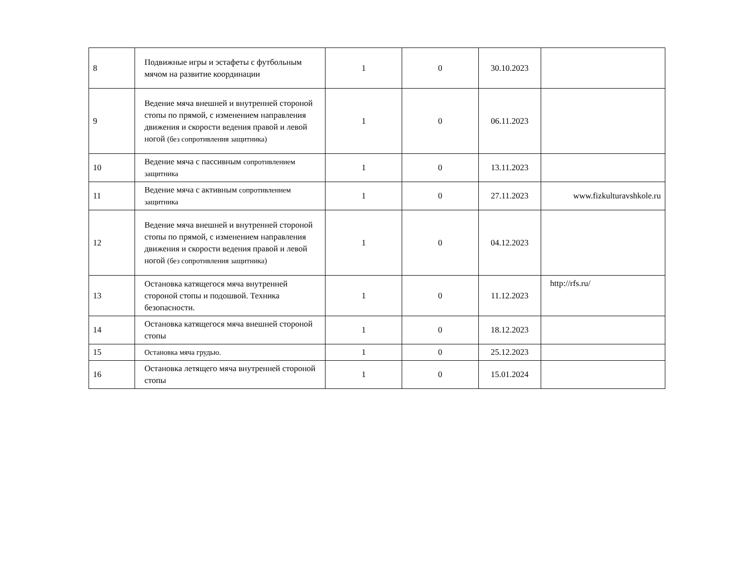| 8 | Подвижные игры и эстафеты с футбольным мячом на развитие координации | 1 | 0 | 30.10.2023 | |
| 9 | Ведение мяча внешней и внутренней стороной стопы по прямой, с изменением направления движения и скорости ведения правой и левой ногой (без сопротивления защитника) | 1 | 0 | 06.11.2023 | |
| 10 | Ведение мяча с пассивным сопротивлением защитника | 1 | 0 | 13.11.2023 | |
| 11 | Ведение мяча с активным сопротивлением защитника | 1 | 0 | 27.11.2023 | www.fizkulturavshkole.ru |
| 12 | Ведение мяча внешней и внутренней стороной стопы по прямой, с изменением направления движения и скорости ведения правой и левой ногой (без сопротивления защитника) | 1 | 0 | 04.12.2023 | |
| 13 | Остановка катящегося мяча внутренней стороной стопы и подошвой. Техника безопасности. | 1 | 0 | 11.12.2023 | http://rfs.ru/ |
| 14 | Остановка катящегося мяча внешней стороной стопы | 1 | 0 | 18.12.2023 | |
| 15 | Остановка мяча грудью. | 1 | 0 | 25.12.2023 | |
| 16 | Остановка летящего мяча внутренней стороной стопы | 1 | 0 | 15.01.2024 | |